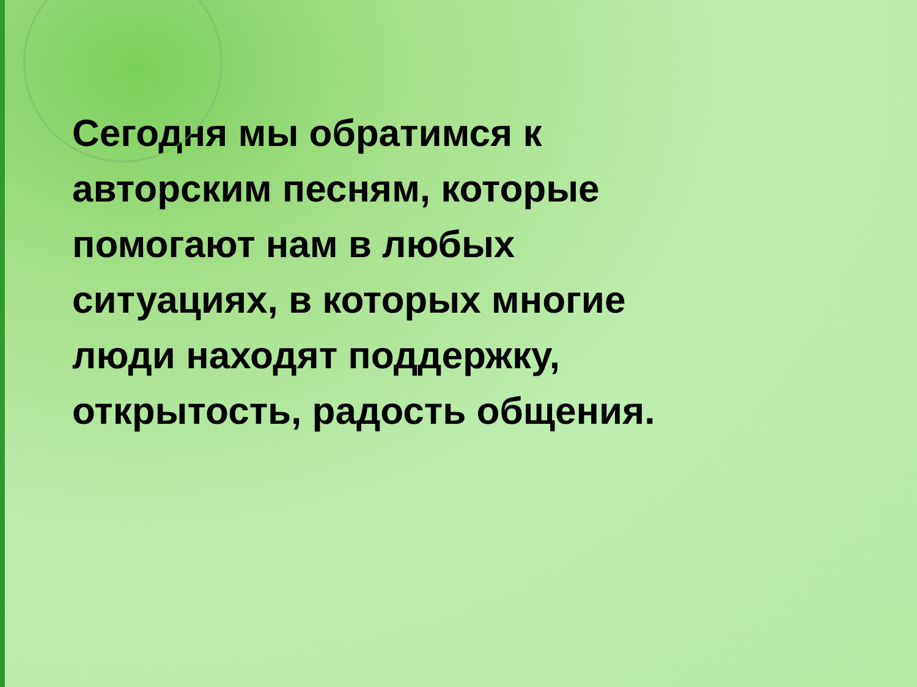Сегодня мы обратимся к
авторским песням, которые
помогают нам в любых
ситуациях, в которых многие
люди находят поддержку,
открытость, радость общения.